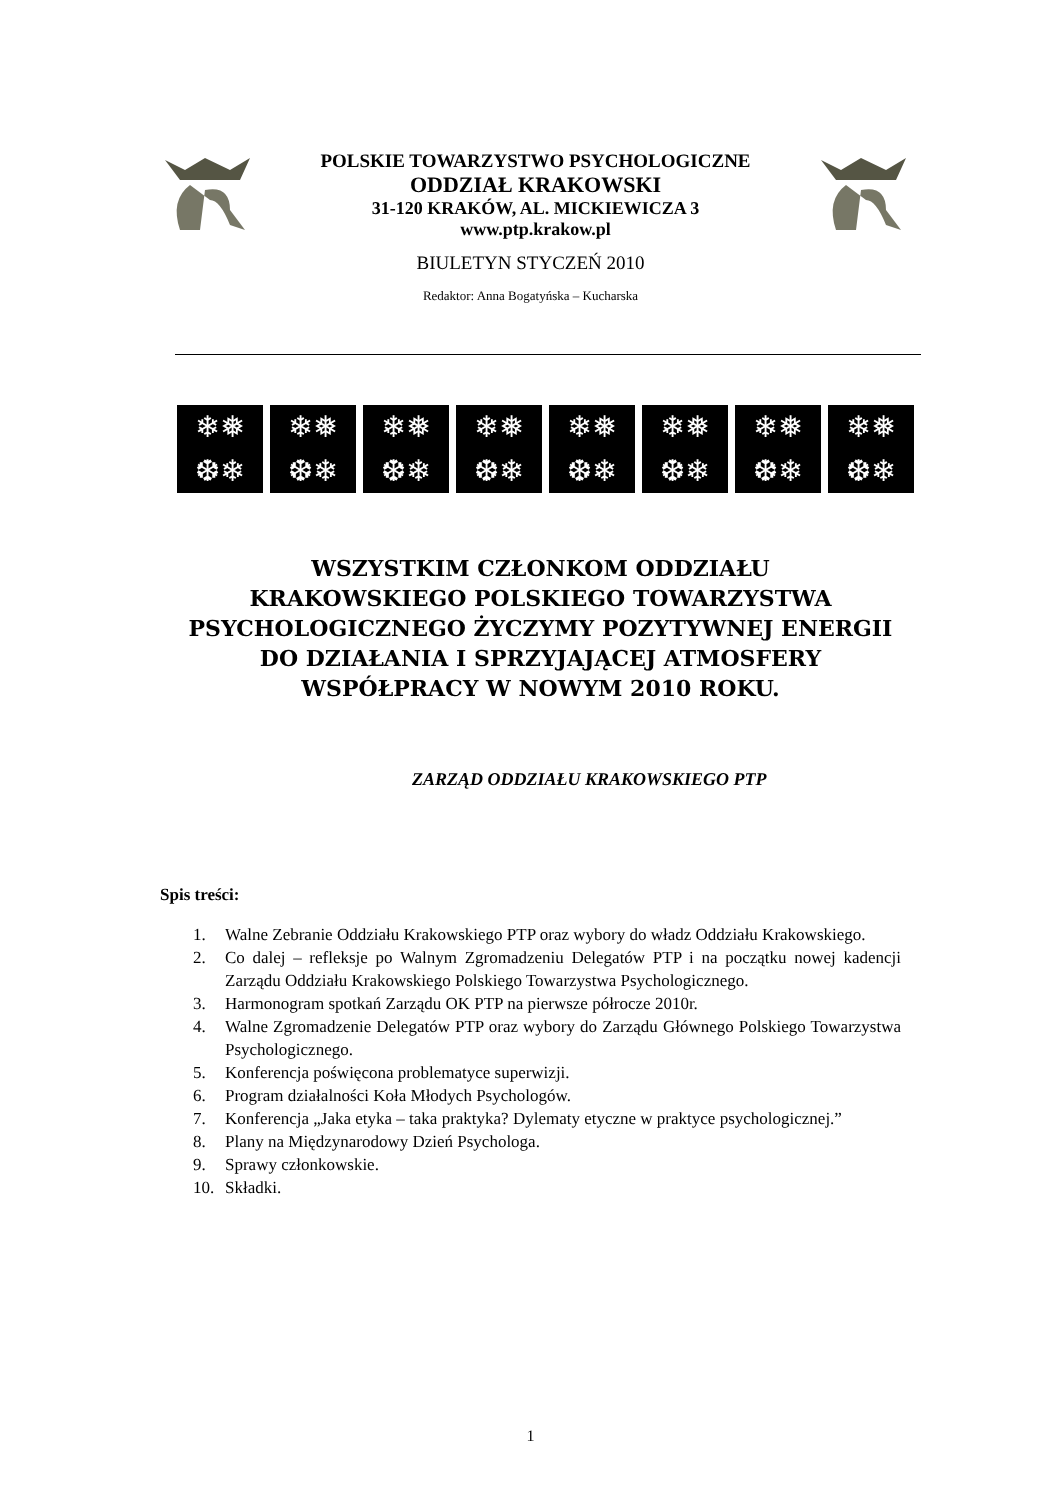POLSKIE TOWARZYSTWO PSYCHOLOGICZNE
ODDZIAŁ KRAKOWSKI
31-120 KRAKÓW, AL. MICKIEWICZA 3
www.ptp.krakow.pl
BIULETYN STYCZEŃ 2010
Redaktor: Anna Bogatyńska – Kucharska
❄❅
❆❄
❄❅
❆❄
❄❅
❆❄
❄❅
❆❄
❄❅
❆❄
❄❅
❆❄
❄❅
❆❄
❄❅
❆❄
WSZYSTKIM CZŁONKOM ODDZIAŁU
KRAKOWSKIEGO POLSKIEGO TOWARZYSTWA
PSYCHOLOGICZNEGO ŻYCZYMY POZYTYWNEJ ENERGII
DO DZIAŁANIA I SPRZYJAJĄCEJ ATMOSFERY
WSPÓŁPRACY W NOWYM 2010 ROKU.
ZARZĄD ODDZIAŁU KRAKOWSKIEGO PTP
Spis treści:
1. Walne Zebranie Oddziału Krakowskiego PTP oraz wybory do władz Oddziału Krakowskiego.
2. Co dalej – refleksje po Walnym Zgromadzeniu Delegatów PTP i na początku nowej kadencji Zarządu Oddziału Krakowskiego Polskiego Towarzystwa Psychologicznego.
3. Harmonogram spotkań Zarządu OK PTP na pierwsze półrocze 2010r.
4. Walne Zgromadzenie Delegatów PTP oraz wybory do Zarządu Głównego Polskiego Towarzystwa Psychologicznego.
5. Konferencja poświęcona problematyce superwizji.
6. Program działalności Koła Młodych Psychologów.
7. Konferencja „Jaka etyka – taka praktyka? Dylematy etyczne w praktyce psychologicznej.”
8. Plany na Międzynarodowy Dzień Psychologa.
9. Sprawy członkowskie.
10. Składki.
1